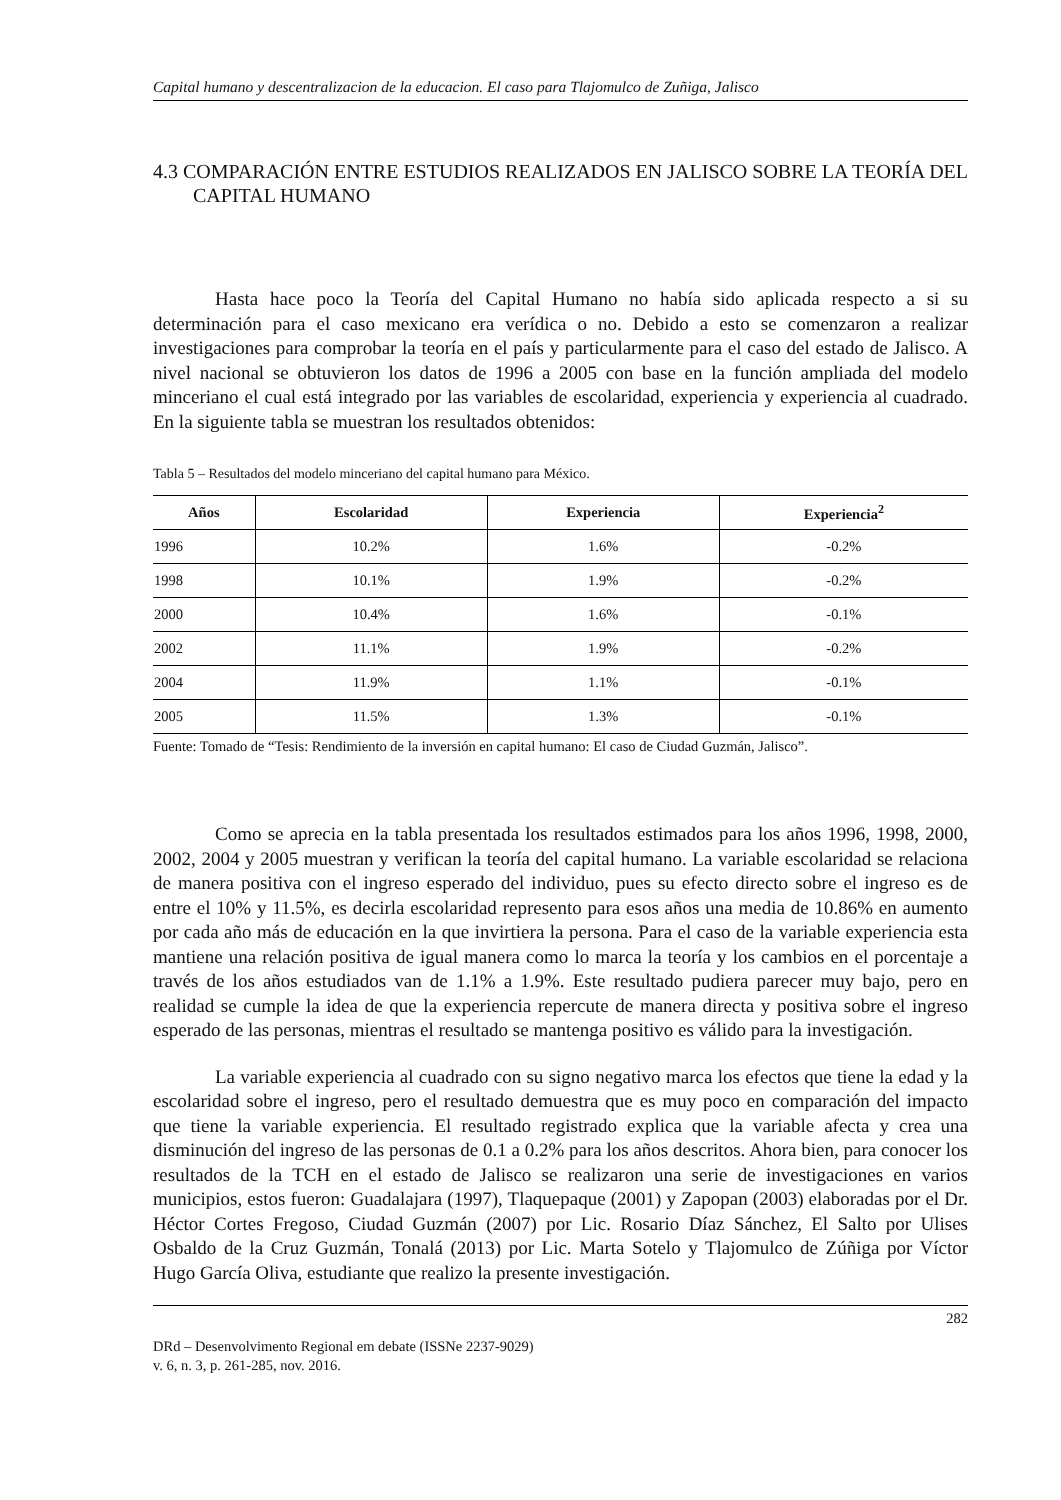Capital humano y descentralizacion de la educacion. El caso para Tlajomulco de Zuñiga, Jalisco
4.3 COMPARACIÓN ENTRE ESTUDIOS REALIZADOS EN JALISCO SOBRE LA TEORÍA DEL CAPITAL HUMANO
Hasta hace poco la Teoría del Capital Humano no había sido aplicada respecto a si su determinación para el caso mexicano era verídica o no. Debido a esto se comenzaron a realizar investigaciones para comprobar la teoría en el país y particularmente para el caso del estado de Jalisco. A nivel nacional se obtuvieron los datos de 1996 a 2005 con base en la función ampliada del modelo minceriano el cual está integrado por las variables de escolaridad, experiencia y experiencia al cuadrado. En la siguiente tabla se muestran los resultados obtenidos:
Tabla 5 – Resultados del modelo minceriano del capital humano para México.
| Años | Escolaridad | Experiencia | Experiencia<sup>2</sup> |
| --- | --- | --- | --- |
| 1996 | 10.2% | 1.6% | -0.2% |
| 1998 | 10.1% | 1.9% | -0.2% |
| 2000 | 10.4% | 1.6% | -0.1% |
| 2002 | 11.1% | 1.9% | -0.2% |
| 2004 | 11.9% | 1.1% | -0.1% |
| 2005 | 11.5% | 1.3% | -0.1% |
Fuente: Tomado de “Tesis: Rendimiento de la inversión en capital humano: El caso de Ciudad Guzmán, Jalisco”.
Como se aprecia en la tabla presentada los resultados estimados para los años 1996, 1998, 2000, 2002, 2004 y 2005 muestran y verifican la teoría del capital humano. La variable escolaridad se relaciona de manera positiva con el ingreso esperado del individuo, pues su efecto directo sobre el ingreso es de entre el 10% y 11.5%, es decirla escolaridad represento para esos años una media de 10.86% en aumento por cada año más de educación en la que invirtiera la persona. Para el caso de la variable experiencia esta mantiene una relación positiva de igual manera como lo marca la teoría y los cambios en el porcentaje a través de los años estudiados van de 1.1% a 1.9%. Este resultado pudiera parecer muy bajo, pero en realidad se cumple la idea de que la experiencia repercute de manera directa y positiva sobre el ingreso esperado de las personas, mientras el resultado se mantenga positivo es válido para la investigación.
La variable experiencia al cuadrado con su signo negativo marca los efectos que tiene la edad y la escolaridad sobre el ingreso, pero el resultado demuestra que es muy poco en comparación del impacto que tiene la variable experiencia. El resultado registrado explica que la variable afecta y crea una disminución del ingreso de las personas de 0.1 a 0.2% para los años descritos. Ahora bien, para conocer los resultados de la TCH en el estado de Jalisco se realizaron una serie de investigaciones en varios municipios, estos fueron: Guadalajara (1997), Tlaquepaque (2001) y Zapopan (2003) elaboradas por el Dr. Héctor Cortes Fregoso, Ciudad Guzmán (2007) por Lic. Rosario Díaz Sánchez, El Salto por Ulises Osbaldo de la Cruz Guzmán, Tonalá (2013) por Lic. Marta Sotelo y Tlajomulco de Zúñiga por Víctor Hugo García Oliva, estudiante que realizo la presente investigación.
282
DRd – Desenvolvimento Regional em debate (ISSNe 2237-9029)
v. 6, n. 3, p. 261-285, nov. 2016.